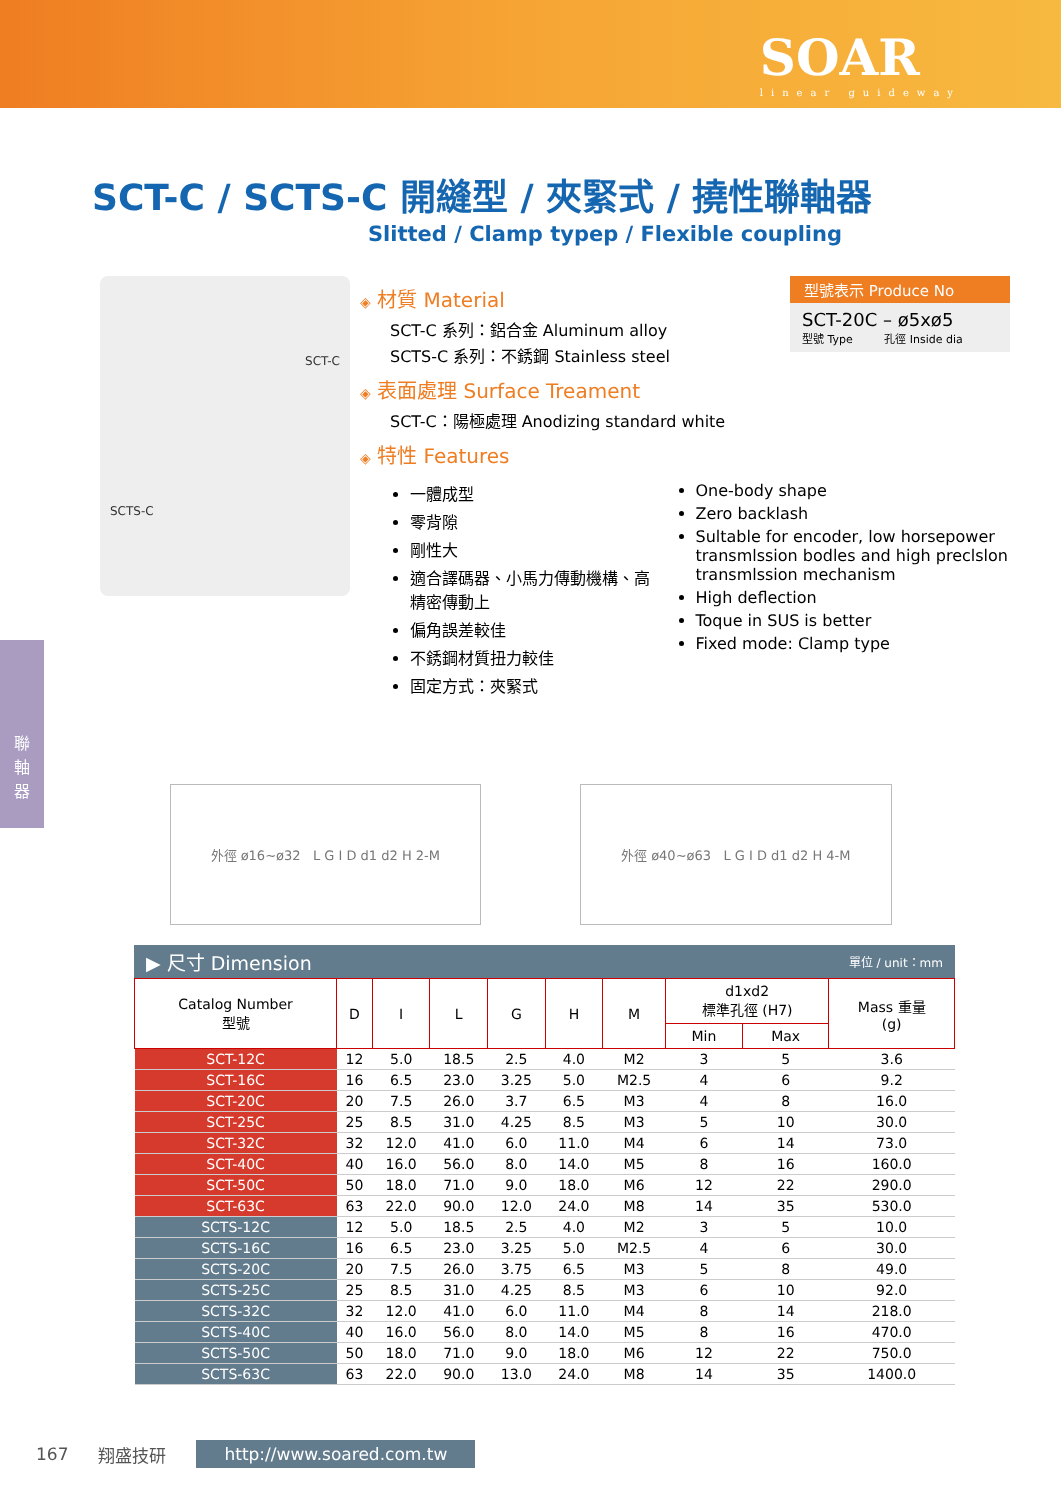SOAR
linear guideway
聯
軸
器
SCT-C / SCTS-C 開縫型 / 夾緊式 / 撓性聯軸器
Slitted / Clamp typep / Flexible coupling
SCT-C
SCTS-C
型號表示 Produce No
SCT-20C – ø5xø5
型號 Type 孔徑 Inside dia
◈ 材質 Material
SCT-C 系列：鋁合金 Aluminum alloy
SCTS-C 系列：不銹鋼 Stainless steel
◈ 表面處理 Surface Treament
SCT-C：陽極處理 Anodizing standard white
◈ 特性 Features
一體成型
零背隙
剛性大
適合譯碼器、小馬力傳動機構、高精密傳動上
偏角誤差較佳
不銹鋼材質扭力較佳
固定方式：夾緊式
One-body shape
Zero backlash
Sultable for encoder, low horsepower transmlssion bodles and high preclslon transmlssion mechanism
High deflection
Toque in SUS is better
Fixed mode: Clamp type
外徑 ø16~ø32 L G I D d1 d2 H 2-M
外徑 ø40~ø63 L G I D d1 d2 H 4-M
▶ 尺寸 Dimension 單位 / unit：mm
| Catalog Number 型號 | D | I | L | G | H | M | d1xd2 標準孔徑 (H7) | | Mass 重量 (g) |
| --- | --- | --- | --- | --- | --- | --- | --- | --- | --- |
| | | | | | | | Min | Max | |
| SCT-12C | 12 | 5.0 | 18.5 | 2.5 | 4.0 | M2 | 3 | 5 | 3.6 |
| SCT-16C | 16 | 6.5 | 23.0 | 3.25 | 5.0 | M2.5 | 4 | 6 | 9.2 |
| SCT-20C | 20 | 7.5 | 26.0 | 3.7 | 6.5 | M3 | 4 | 8 | 16.0 |
| SCT-25C | 25 | 8.5 | 31.0 | 4.25 | 8.5 | M3 | 5 | 10 | 30.0 |
| SCT-32C | 32 | 12.0 | 41.0 | 6.0 | 11.0 | M4 | 6 | 14 | 73.0 |
| SCT-40C | 40 | 16.0 | 56.0 | 8.0 | 14.0 | M5 | 8 | 16 | 160.0 |
| SCT-50C | 50 | 18.0 | 71.0 | 9.0 | 18.0 | M6 | 12 | 22 | 290.0 |
| SCT-63C | 63 | 22.0 | 90.0 | 12.0 | 24.0 | M8 | 14 | 35 | 530.0 |
| SCTS-12C | 12 | 5.0 | 18.5 | 2.5 | 4.0 | M2 | 3 | 5 | 10.0 |
| SCTS-16C | 16 | 6.5 | 23.0 | 3.25 | 5.0 | M2.5 | 4 | 6 | 30.0 |
| SCTS-20C | 20 | 7.5 | 26.0 | 3.75 | 6.5 | M3 | 5 | 8 | 49.0 |
| SCTS-25C | 25 | 8.5 | 31.0 | 4.25 | 8.5 | M3 | 6 | 10 | 92.0 |
| SCTS-32C | 32 | 12.0 | 41.0 | 6.0 | 11.0 | M4 | 8 | 14 | 218.0 |
| SCTS-40C | 40 | 16.0 | 56.0 | 8.0 | 14.0 | M5 | 8 | 16 | 470.0 |
| SCTS-50C | 50 | 18.0 | 71.0 | 9.0 | 18.0 | M6 | 12 | 22 | 750.0 |
| SCTS-63C | 63 | 22.0 | 90.0 | 13.0 | 24.0 | M8 | 14 | 35 | 1400.0 |
167 翔盛技研 http://www.soared.com.tw